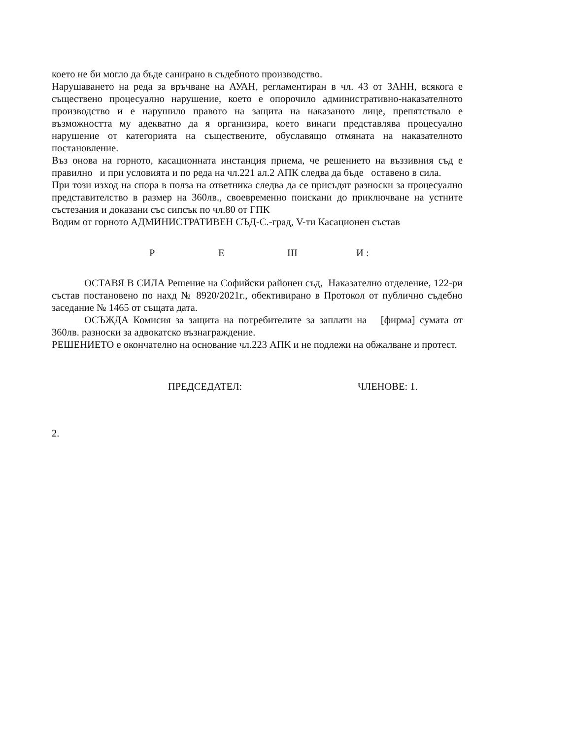което не би могло да бъде санирано в съдебното производство.
Нарушаването на реда за връчване на АУАН, регламентиран в чл. 43 от ЗАНН, всякога е съществено процесуално нарушение, което е опорочило административно-наказателното производство и е нарушило правото на защита на наказаното лице, препятствало е възможността му адекватно да я организира, което винаги представлява процесуално нарушение от категорията на съществените, обуславящо отмяната на наказателното постановление.
Въз онова на горното, касационната инстанция приема, че решението на въззивния съд е правилно и при условията и по реда на чл.221 ал.2 АПК следва да бъде оставено в сила.
При този изход на спора в полза на ответника следва да се присъдят разноски за процесуално представителство в размер на 360лв., своевременно поискани до приключване на устните състезания и доказани със сипсък по чл.80 от ГПК
Водим от горното АДМИНИСТРАТИВЕН СЪД-С.-град, V-ти Касационен състав
Р Е Ш И :
ОСТАВЯ В СИЛА Решение на Софийски районен съд, Наказателно отделение, 122-ри състав постановено по нахд № 8920/2021г., обективирано в Протокол от публично съдебно заседание № 1465 от същата дата.
ОСЪЖДА Комисия за защита на потребителите за заплати на [фирма] сумата от 360лв. разноски за адвокатско възнаграждение.
РЕШЕНИЕТО е окончателно на основание чл.223 АПК и не подлежи на обжалване и протест.
ПРЕДСЕДАТЕЛ: ЧЛЕНОВЕ: 1.
2.